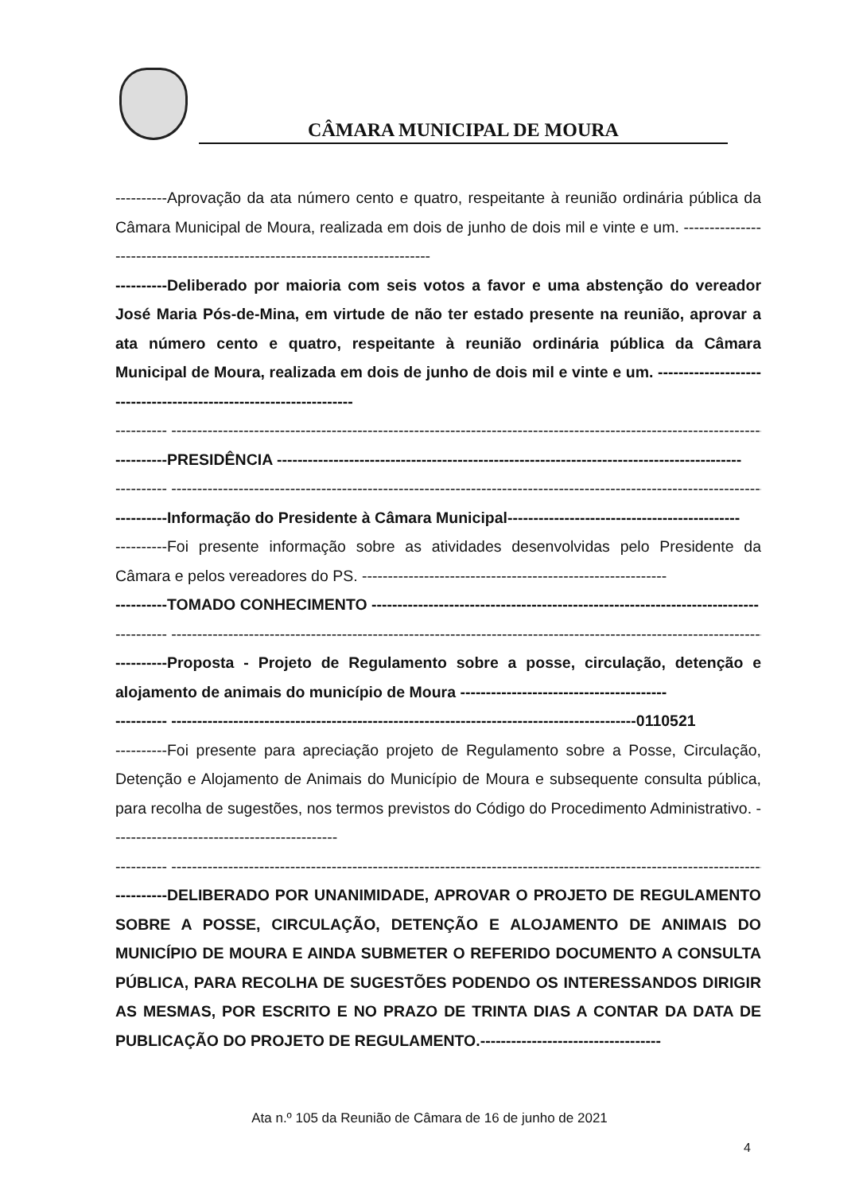CÂMARA MUNICIPAL DE MOURA
----------Aprovação da ata número cento e quatro, respeitante à reunião ordinária pública da Câmara Municipal de Moura, realizada em dois de junho de dois mil e vinte e um. ----------------------------------------------------------------------------
----------Deliberado por maioria com seis votos a favor e uma abstenção do vereador José Maria Pós-de-Mina, em virtude de não ter estado presente na reunião, aprovar a ata número cento e quatro, respeitante à reunião ordinária pública da Câmara Municipal de Moura, realizada em dois de junho de dois mil e vinte e um. ------------------------------------------------------------------
---------- ---------------------------------------------------------------------------------------------------------------------
----------PRESIDÊNCIA ------------------------------------------------------------------------------------------
---------- ---------------------------------------------------------------------------------------------------------------------
----------Informação do Presidente à Câmara Municipal---------------------------------------------
----------Foi presente informação sobre as atividades desenvolvidas pelo Presidente da Câmara e pelos vereadores do PS. -----------------------------------------------------------
----------TOMADO CONHECIMENTO ---------------------------------------------------------------------------
---------- ---------------------------------------------------------------------------------------------------------------------
----------Proposta - Projeto de Regulamento sobre a posse, circulação, detenção e alojamento de animais do município de Moura ----------------------------------------
---------- ------------------------------------------------------------------------------------------0110521
----------Foi presente para apreciação projeto de Regulamento sobre a Posse, Circulação, Detenção e Alojamento de Animais do Município de Moura e subsequente consulta pública, para recolha de sugestões, nos termos previstos do Código do Procedimento Administrativo. --------------------------------------------
---------- ---------------------------------------------------------------------------------------------------------------------
----------DELIBERADO POR UNANIMIDADE, APROVAR O PROJETO DE REGULAMENTO SOBRE A POSSE, CIRCULAÇÃO, DETENÇÃO E ALOJAMENTO DE ANIMAIS DO MUNICÍPIO DE MOURA E AINDA SUBMETER O REFERIDO DOCUMENTO A CONSULTA PÚBLICA, PARA RECOLHA DE SUGESTÕES PODENDO OS INTERESSANDOS DIRIGIR AS MESMAS, POR ESCRITO E NO PRAZO DE TRINTA DIAS A CONTAR DA DATA DE PUBLICAÇÃO DO PROJETO DE REGULAMENTO.-----------------------------------
Ata n.º 105 da Reunião de Câmara de 16 de junho de 2021
4